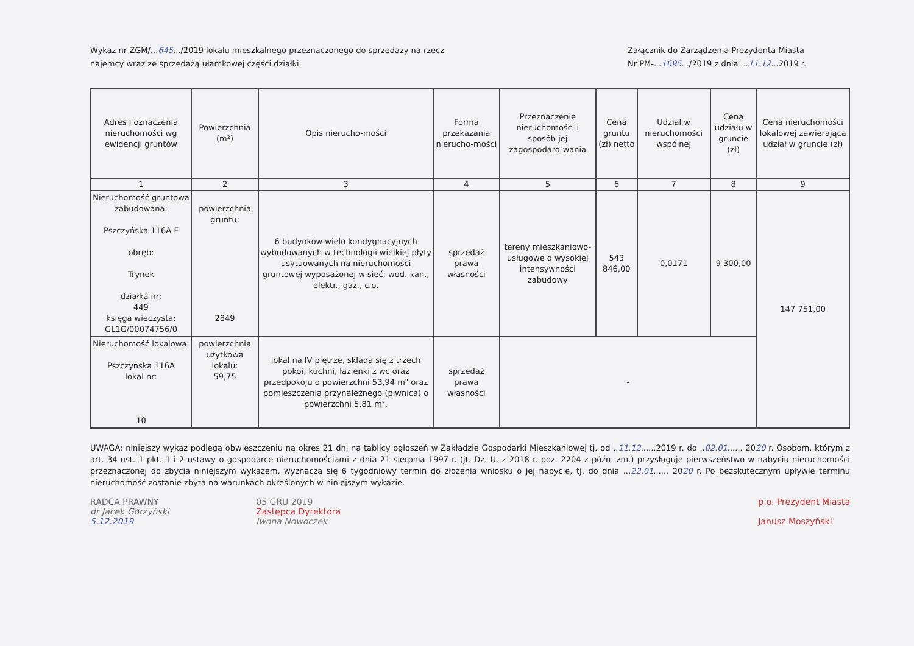Wykaz nr ZGM/...645.../2019 lokalu mieszkalnego przeznaczonego do sprzedaży na rzecz
najemcy wraz ze sprzedażą ułamkowej części działki.
Załącznik do Zarządzenia Prezydenta Miasta
Nr PM-...1695.../2019 z dnia ...11.12...2019 r.
| Adres i oznaczenia nieruchomości wg ewidencji gruntów | Powierzchnia (m²) | Opis nierucho-mości | Forma przekazania nierucho-mości | Przeznaczenie nieruchomości i sposób jej zagospodaro-wania | Cena gruntu (zł) netto | Udział w nieruchomości wspólnej | Cena udziału w gruncie (zł) | Cena nieruchomości lokalowej zawierająca udział w gruncie (zł) |
| --- | --- | --- | --- | --- | --- | --- | --- | --- |
| 1 | 2 | 3 | 4 | 5 | 6 | 7 | 8 | 9 |
| Nieruchomość gruntowa zabudowana: Pszczyńska 116A-F obręb: Trynek działka nr: 449 księga wieczysta: GL1G/00074756/0 | powierzchnia gruntu: 2849 | 6 budynków wielo kondygnacyjnych wybudowanych w technologii wielkiej płyty usytuowanych na nieruchomości gruntowej wyposażonej w sieć: wod.-kan., elektr., gaz., c.o. | sprzedaż prawa własności | tereny mieszkaniowo-usługowe o wysokiej intensywności zabudowy | 543 846,00 | 0,0171 | 9 300,00 | 147 751,00 |
| Nieruchomość lokalowa: Pszczyńska 116A lokal nr: 10 | powierzchnia użytkowa lokalu: 59,75 | lokal na IV piętrze, składa się z trzech pokoi, kuchni, łazienki z wc oraz przedpokoju o powierzchni 53,94 m² oraz pomieszczenia przynależnego (piwnica) o powierzchni 5,81 m². | sprzedaż prawa własności | - | | | | |
UWAGA: niniejszy wykaz podlega obwieszczeniu na okres 21 dni na tablicy ogłoszeń w Zakładzie Gospodarki Mieszkaniowej tj. od ..11.12......2019 r. do ..02.01...... 2020 r. Osobom, którym z art. 34 ust. 1 pkt. 1 i 2 ustawy o gospodarce nieruchomościami z dnia 21 sierpnia 1997 r. (jt. Dz. U. z 2018 r. poz. 2204 z późn. zm.) przysługuje pierwszeństwo w nabyciu nieruchomości przeznaczonej do zbycia niniejszym wykazem, wyznacza się 6 tygodniowy termin do złożenia wniosku o jej nabycie, tj. do dnia ...22.01...... 2020 r. Po bezskutecznym upływie terminu nieruchomość zostanie zbyta na warunkach określonych w niniejszym wykazie.
RADCA PRAWNY
dr Jacek Górzyński
5.12.2019
05 GRU 2019
Zastępca Dyrektora
Iwona Nowoczek
p.o. Prezydent Miasta
Janusz Moszyński